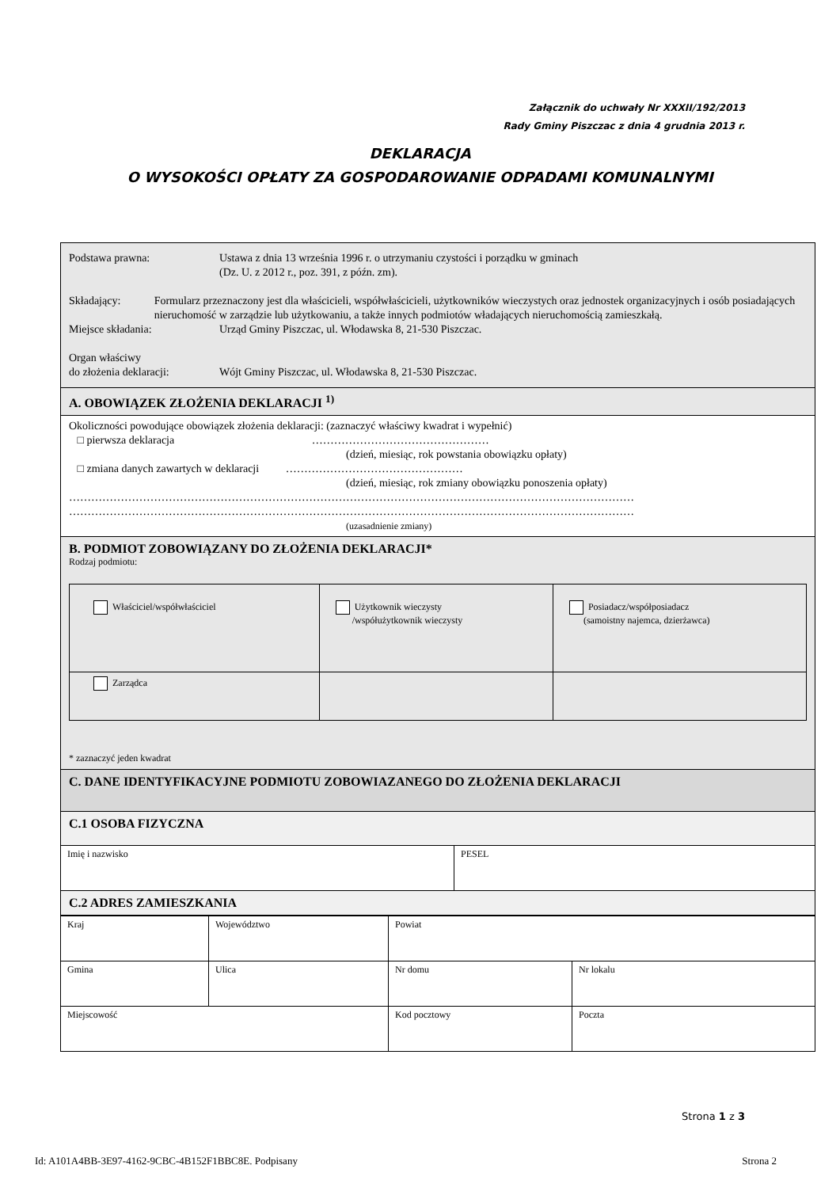Załącznik do uchwały Nr XXXII/192/2013
Rady Gminy Piszczac z dnia 4 grudnia 2013 r.
DEKLARACJA
O WYSOKOŚCI OPŁATY ZA GOSPODAROWANIE ODPADAMI KOMUNALNYMI
Podstawa prawna: Ustawa z dnia 13 września 1996 r. o utrzymaniu czystości i porządku w gminach
(Dz. U. z 2012 r., poz. 391, z późn. zm).
Składający: Formularz przeznaczony jest dla właścicieli, współwłaścicieli, użytkowników wieczystych oraz jednostek organizacyjnych i osób posiadających nieruchomość w zarządzie lub użytkowaniu, a także innych podmiotów władających nieruchomością zamieszkałą.
Miejsce składania: Urząd Gminy Piszczac, ul. Włodawska 8, 21-530 Piszczac.
Organ właściwy
do złożenia deklaracji:
Wójt Gminy Piszczac, ul. Włodawska 8, 21-530 Piszczac.
A. OBOWIĄZEK ZŁOŻENIA DEKLARACJI <sup>1)</sup>
Okoliczności powodujące obowiązek złożenia deklaracji: (zaznaczyć właściwy kwadrat i wypełnić)
□ pierwsza deklaracja …………………………………………
(dzień, miesiąc, rok powstania obowiązku opłaty)
□ zmiana danych zawartych w deklaracji …………………………………………
(dzień, miesiąc, rok zmiany obowiązku ponoszenia opłaty)
………………………………………………………………………………………………………………………………………
………………………………………………………………………………………………………………………………………
(uzasadnienie zmiany)
B. PODMIOT ZOBOWIĄZANY DO ZŁOŻENIA DEKLARACJI*
Rodzaj podmiotu:
| Właściciel/współwłaściciel | Użytkownik wieczysty /współużytkownik wieczysty | Posiadacz/współposiadacz (samoistny najemca, dzierżawca) |
| Zarządca | | |
* zaznaczyć jeden kwadrat
C. DANE IDENTYFIKACYJNE PODMIOTU ZOBOWIAZANEGO DO ZŁOŻENIA DEKLARACJI
C.1 OSOBA FIZYCZNA
| Imię i nazwisko | PESEL |
C.2 ADRES ZAMIESZKANIA
| Kraj | Województwo | Powiat | |
| Gmina | Ulica | Nr domu | Nr lokalu |
| Miejscowość | | Kod pocztowy | Poczta |
Strona 1 z 3
Id: A101A4BB-3E97-4162-9CBC-4B152F1BBC8E. Podpisany Strona 2